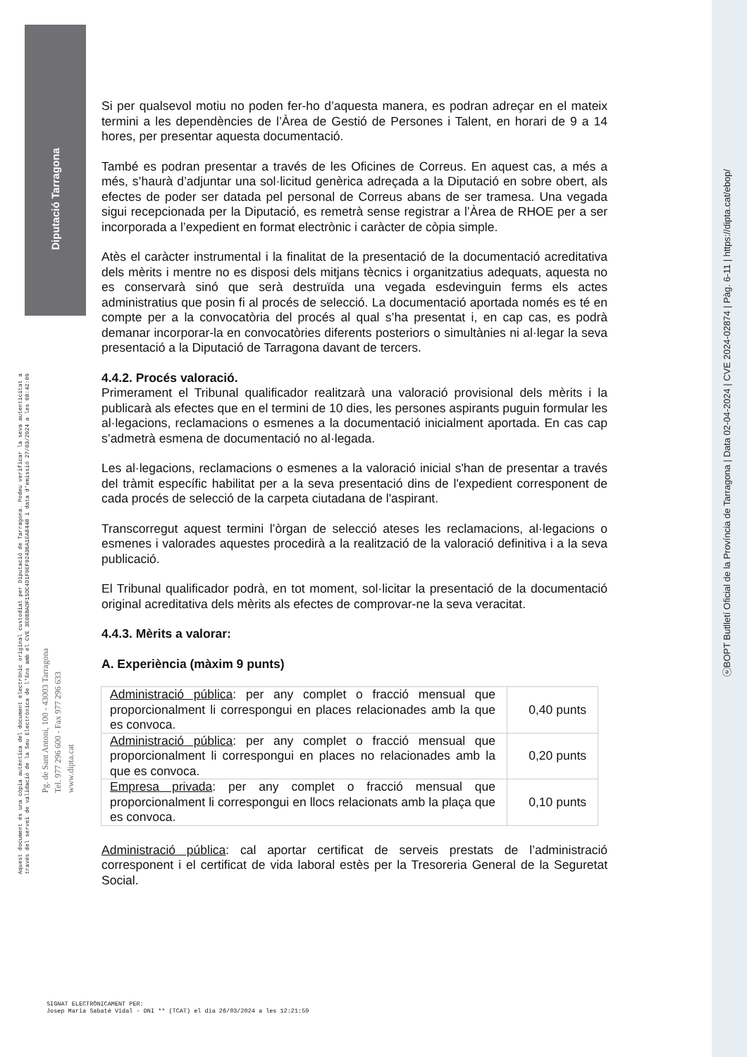Diputació Tarragona
ⓔBOPT Butlletí Oficial de la Província de Tarragona | Data 02-04-2024 | CVE 2024-02874 | Pàg. 6-11 | https://dipta.cat/ebop/
Aquest document és una còpia autèntica del document electrònic original custodiat per Diputació de Tarragona. Podeu verificar la seva autenticitat a
través del servei de validació de la Seu Electrònica de l'Ens amb el CVE 3E0BBADF15DC4D1F9EF92436A1EA8448 i data d'emissió 27/03/2024 a les 08:42:09
Pg. de Sant Antoni, 100 - 43003 Tarragona
Tel. 977 296 600 - Fax 977 296 633
www.dipta.cat
Si per qualsevol motiu no poden fer-ho d’aquesta manera, es podran adreçar en el mateix termini a les dependències de l’Àrea de Gestió de Persones i Talent, en horari de 9 a 14 hores, per presentar aquesta documentació.
També es podran presentar a través de les Oficines de Correus. En aquest cas, a més a més, s’haurà d’adjuntar una sol·licitud genèrica adreçada a la Diputació en sobre obert, als efectes de poder ser datada pel personal de Correus abans de ser tramesa. Una vegada sigui recepcionada per la Diputació, es remetrà sense registrar a l’Àrea de RHOE per a ser incorporada a l’expedient en format electrònic i caràcter de còpia simple.
Atès el caràcter instrumental i la finalitat de la presentació de la documentació acreditativa dels mèrits i mentre no es disposi dels mitjans tècnics i organitzatius adequats, aquesta no es conservarà sinó que serà destruïda una vegada esdevinguin ferms els actes administratius que posin fi al procés de selecció. La documentació aportada només es té en compte per a la convocatòria del procés al qual s’ha presentat i, en cap cas, es podrà demanar incorporar-la en convocatòries diferents posteriors o simultànies ni al·legar la seva presentació a la Diputació de Tarragona davant de tercers.
4.4.2. Procés valoració.
Primerament el Tribunal qualificador realitzarà una valoració provisional dels mèrits i la publicarà als efectes que en el termini de 10 dies, les persones aspirants puguin formular les al·legacions, reclamacions o esmenes a la documentació inicialment aportada. En cas cap s’admetrà esmena de documentació no al·legada.
Les al·legacions, reclamacions o esmenes a la valoració inicial s'han de presentar a través del tràmit específic habilitat per a la seva presentació dins de l'expedient corresponent de cada procés de selecció de la carpeta ciutadana de l'aspirant.
Transcorregut aquest termini l’òrgan de selecció ateses les reclamacions, al·legacions o esmenes i valorades aquestes procedirà a la realització de la valoració definitiva i a la seva publicació.
El Tribunal qualificador podrà, en tot moment, sol·licitar la presentació de la documentació original acreditativa dels mèrits als efectes de comprovar-ne la seva veracitat.
4.4.3. Mèrits a valorar:
A. Experiència (màxim 9 punts)
| Administració pública : per any complet o fracció mensual que proporcionalment li correspongui en places relacionades amb la que es convoca. | 0,40 punts |
| Administració pública : per any complet o fracció mensual que proporcionalment li correspongui en places no relacionades amb la que es convoca. | 0,20 punts |
| Empresa privada : per any complet o fracció mensual que proporcionalment li correspongui en llocs relacionats amb la plaça que es convoca. | 0,10 punts |
Administració pública: cal aportar certificat de serveis prestats de l’administració corresponent i el certificat de vida laboral estès per la Tresoreria General de la Seguretat Social.
SIGNAT ELECTRÒNICAMENT PER:
Josep Maria Sabaté Vidal - DNI ** (TCAT) el dia 26/03/2024 a les 12:21:59